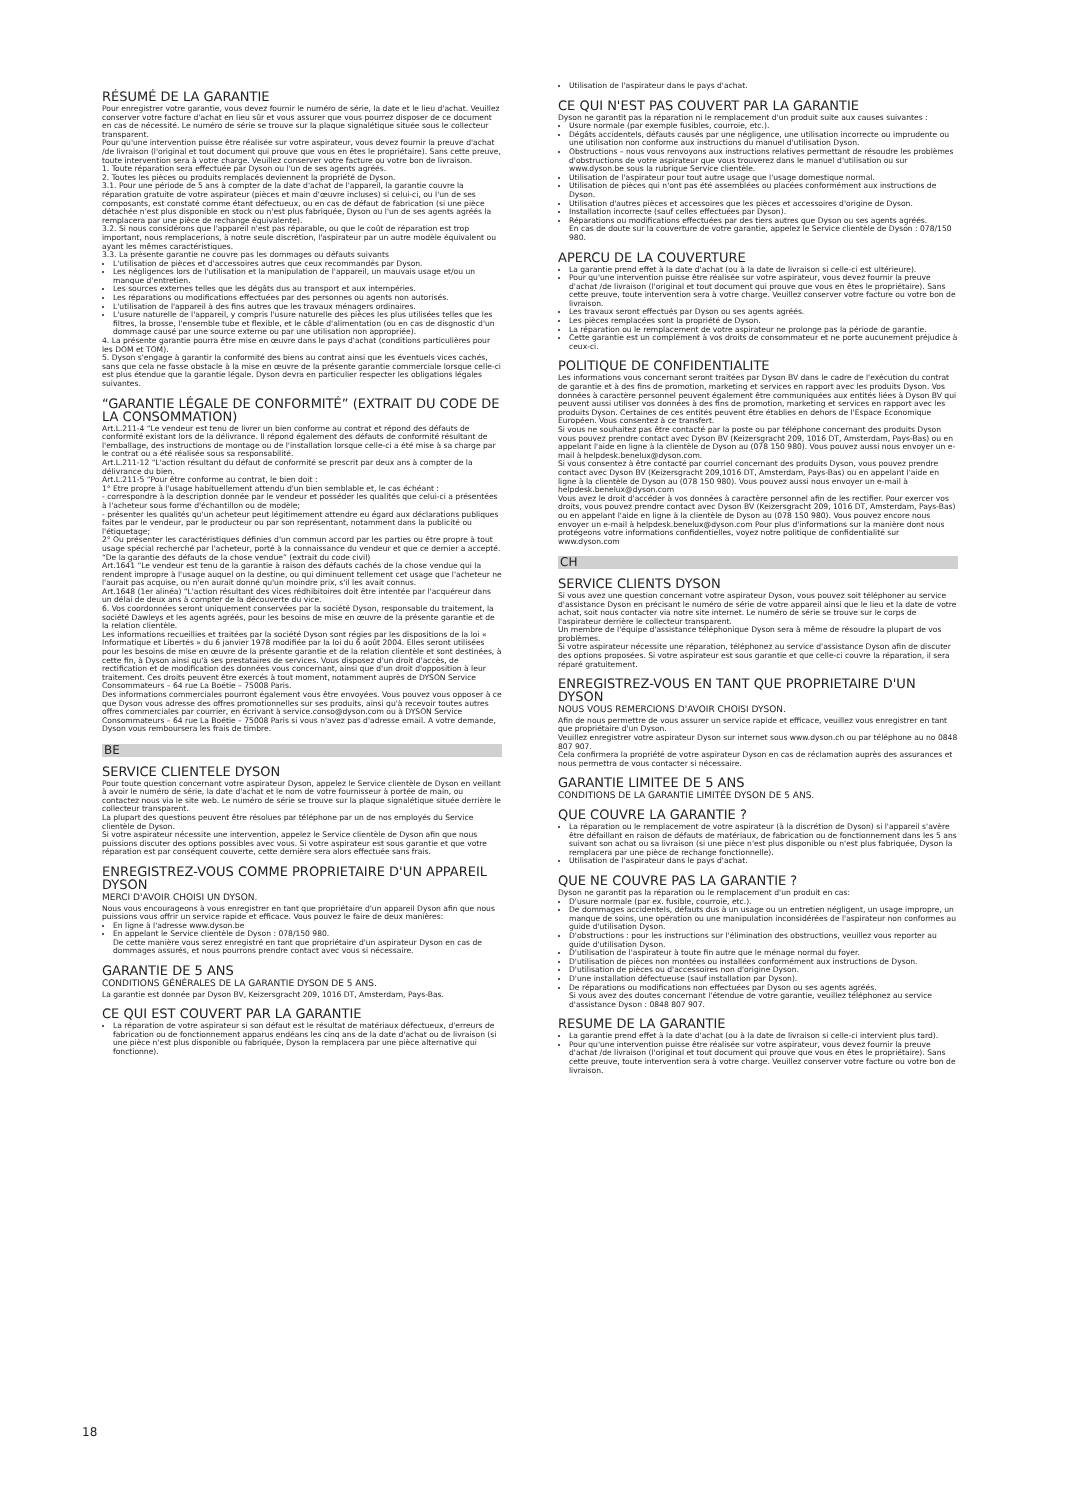RÉSUMÉ DE LA GARANTIE
Pour enregistrer votre garantie, vous devez fournir le numéro de série, la date et le lieu d'achat. Veuillez conserver votre facture d'achat en lieu sûr et vous assurer que vous pourrez disposer de ce document en cas de nécessité. Le numéro de série se trouve sur la plaque signalétique située sous le collecteur transparent.
Pour qu'une intervention puisse être réalisée sur votre aspirateur, vous devez fournir la preuve d'achat /de livraison (l'original et tout document qui prouve que vous en êtes le propriétaire). Sans cette preuve, toute intervention sera à votre charge. Veuillez conserver votre facture ou votre bon de livraison.
1. Toute réparation sera effectuée par Dyson ou l'un de ses agents agréés.
2. Toutes les pièces ou produits remplacés deviennent la propriété de Dyson.
3.1. Pour une période de 5 ans à compter de la date d'achat de l'appareil, la garantie couvre la réparation gratuite de votre aspirateur (pièces et main d'œuvre incluses) si celui-ci, ou l'un de ses composants, est constaté comme étant défectueux, ou en cas de défaut de fabrication (si une pièce détachée n'est plus disponible en stock ou n'est plus fabriquée, Dyson ou l'un de ses agents agréés la remplacera par une pièce de rechange équivalente).
3.2. Si nous considérons que l'appareil n'est pas réparable, ou que le coût de réparation est trop important, nous remplacerions, à notre seule discrétion, l'aspirateur par un autre modèle équivalent ou ayant les mêmes caractéristiques.
3.3. La présente garantie ne couvre pas les dommages ou défauts suivants
L'utilisation de pièces et d'accessoires autres que ceux recommandés par Dyson.
Les négligences lors de l'utilisation et la manipulation de l'appareil, un mauvais usage et/ou un manque d'entretien.
Les sources externes telles que les dégâts dus au transport et aux intempéries.
Les réparations ou modifications effectuées par des personnes ou agents non autorisés.
L'utilisation de l'appareil à des fins autres que les travaux ménagers ordinaires.
L'usure naturelle de l'appareil, y compris l'usure naturelle des pièces les plus utilisées telles que les filtres, la brosse, l'ensemble tube et flexible, et le câble d'alimentation (ou en cas de disgnostic d'un dommage causé par une source externe ou par une utilisation non appropriée).
4. La présente garantie pourra être mise en œuvre dans le pays d'achat (conditions particulières pour les DOM et TOM).
5. Dyson s'engage à garantir la conformité des biens au contrat ainsi que les éventuels vices cachés, sans que cela ne fasse obstacle à la mise en œuvre de la présente garantie commerciale lorsque celle-ci est plus étendue que la garantie légale. Dyson devra en particulier respecter les obligations légales suivantes.
“GARANTIE LÉGALE DE CONFORMITÉ” (EXTRAIT DU CODE DE LA CONSOMMATION)
Art.L.211-4 “Le vendeur est tenu de livrer un bien conforme au contrat et répond des défauts de conformité existant lors de la délivrance. Il répond également des défauts de conformité résultant de l'emballage, des instructions de montage ou de l'installation lorsque celle-ci a été mise à sa charge par le contrat ou a été réalisée sous sa responsabilité.
Art.L.211-12 “L'action résultant du défaut de conformité se prescrit par deux ans à compter de la délivrance du bien.
Art.L.211-5 “Pour être conforme au contrat, le bien doit :
1° Etre propre à l'usage habituellement attendu d'un bien semblable et, le cas échéant :
- correspondre à la description donnée par le vendeur et posséder les qualités que celui-ci a présentées à l'acheteur sous forme d'échantillon ou de modèle;
- présenter les qualités qu'un acheteur peut légitimement attendre eu égard aux déclarations publiques faites par le vendeur, par le producteur ou par son représentant, notamment dans la publicité ou l'étiquetage;
2° Ou présenter les caractéristiques définies d'un commun accord par les parties ou être propre à tout usage spécial recherché par l'acheteur, porté à la connaissance du vendeur et que ce dernier a accepté.
“De la garantie des défauts de la chose vendue” (extrait du code civil)
Art.1641 “Le vendeur est tenu de la garantie à raison des défauts cachés de la chose vendue qui la rendent impropre à l'usage auquel on la destine, ou qui diminuent tellement cet usage que l'acheteur ne l'aurait pas acquise, ou n'en aurait donné qu'un moindre prix, s'il les avait connus.
Art.1648 (1er alinéa) “L'action résultant des vices rédhibitoires doit être intentée par l'acquéreur dans un délai de deux ans à compter de la découverte du vice.
6. Vos coordonnées seront uniquement conservées par la société Dyson, responsable du traitement, la société Dawleys et les agents agréés, pour les besoins de mise en œuvre de la présente garantie et de la relation clientèle.
Les informations recueillies et traitées par la société Dyson sont régies par les dispositions de la loi « Informatique et Libertés » du 6 janvier 1978 modifiée par la loi du 6 août 2004. Elles seront utilisées pour les besoins de mise en œuvre de la présente garantie et de la relation clientèle et sont destinées, à cette fin, à Dyson ainsi qu'à ses prestataires de services. Vous disposez d'un droit d'accès, de rectification et de modification des données vous concernant, ainsi que d'un droit d'opposition à leur traitement. Ces droits peuvent être exercés à tout moment, notamment auprès de DYSON Service Consommateurs – 64 rue La Boétie – 75008 Paris.
Des informations commerciales pourront également vous être envoyées. Vous pouvez vous opposer à ce que Dyson vous adresse des offres promotionnelles sur ses produits, ainsi qu'à recevoir toutes autres offres commerciales par courrier, en écrivant à service.conso@dyson.com ou à DYSON Service Consommateurs – 64 rue La Boétie – 75008 Paris si vous n'avez pas d'adresse email. A votre demande, Dyson vous remboursera les frais de timbre.
BE
SERVICE CLIENTELE DYSON
Pour toute question concernant votre aspirateur Dyson, appelez le Service clientèle de Dyson en veillant à avoir le numéro de série, la date d'achat et le nom de votre fournisseur à portée de main, ou contactez nous via le site web. Le numéro de série se trouve sur la plaque signalétique située derrière le collecteur transparent.
La plupart des questions peuvent être résolues par téléphone par un de nos employés du Service clientèle de Dyson.
Si votre aspirateur nécessite une intervention, appelez le Service clientèle de Dyson afin que nous puissions discuter des options possibles avec vous. Si votre aspirateur est sous garantie et que votre réparation est par conséquent couverte, cette dernière sera alors effectuée sans frais.
ENREGISTREZ-VOUS COMME PROPRIETAIRE D'UN APPAREIL DYSON
MERCI D'AVOIR CHOISI UN DYSON.
Nous vous encourageons à vous enregistrer en tant que propriétaire d'un appareil Dyson afin que nous puissions vous offrir un service rapide et efficace. Vous pouvez le faire de deux manières:
En ligne à l'adresse www.dyson.be
En appelant le Service clientèle de Dyson : 078/150 980.
De cette manière vous serez enregistré en tant que propriétaire d'un aspirateur Dyson en cas de dommages assurés, et nous pourrons prendre contact avec vous si nécessaire.
GARANTIE DE 5 ANS
CONDITIONS GÉNÉRALES DE LA GARANTIE DYSON DE 5 ANS.
La garantie est donnée par Dyson BV, Keizersgracht 209, 1016 DT, Amsterdam, Pays-Bas.
CE QUI EST COUVERT PAR LA GARANTIE
La réparation de votre aspirateur si son défaut est le résultat de matériaux défectueux, d'erreurs de fabrication ou de fonctionnement apparus endéans les cinq ans de la date d'achat ou de livraison (si une pièce n'est plus disponible ou fabriquée, Dyson la remplacera par une pièce alternative qui fonctionne).
Utilisation de l'aspirateur dans le pays d'achat.
CE QUI N'EST PAS COUVERT PAR LA GARANTIE
Dyson ne garantit pas la réparation ni le remplacement d'un produit suite aux causes suivantes :
Usure normale (par exemple fusibles, courroie, etc.).
Dégâts accidentels, défauts causés par une négligence, une utilisation incorrecte ou imprudente ou une utilisation non conforme aux instructions du manuel d'utilisation Dyson.
Obstructions – nous vous renvoyons aux instructions relatives permettant de résoudre les problèmes d'obstructions de votre aspirateur que vous trouverez dans le manuel d'utilisation ou sur www.dyson.be sous la rubrique Service clientèle.
Utilisation de l'aspirateur pour tout autre usage que l'usage domestique normal.
Utilisation de pièces qui n'ont pas été assemblées ou placées conformément aux instructions de Dyson.
Utilisation d'autres pièces et accessoires que les pièces et accessoires d'origine de Dyson.
Installation incorrecte (sauf celles effectuées par Dyson).
Réparations ou modifications effectuées par des tiers autres que Dyson ou ses agents agréés.
En cas de doute sur la couverture de votre garantie, appelez le Service clientèle de Dyson : 078/150 980.
APERCU DE LA COUVERTURE
La garantie prend effet à la date d'achat (ou à la date de livraison si celle-ci est ultérieure).
Pour qu'une intervention puisse être réalisée sur votre aspirateur, vous devez fournir la preuve d'achat /de livraison (l'original et tout document qui prouve que vous en êtes le propriétaire). Sans cette preuve, toute intervention sera à votre charge. Veuillez conserver votre facture ou votre bon de livraison.
Les travaux seront effectués par Dyson ou ses agents agréés.
Les pièces remplacées sont la propriété de Dyson.
La réparation ou le remplacement de votre aspirateur ne prolonge pas la période de garantie.
Cette garantie est un complément à vos droits de consommateur et ne porte aucunement préjudice à ceux-ci.
POLITIQUE DE CONFIDENTIALITE
Les informations vous concernant seront traitées par Dyson BV dans le cadre de l'exécution du contrat de garantie et à des fins de promotion, marketing et services en rapport avec les produits Dyson. Vos données à caractère personnel peuvent également être communiquées aux entités liées à Dyson BV qui peuvent aussi utiliser vos données à des fins de promotion, marketing et services en rapport avec les produits Dyson. Certaines de ces entités peuvent être établies en dehors de l'Espace Economique Européen. Vous consentez à ce transfert.
Si vous ne souhaitez pas être contacté par la poste ou par téléphone concernant des produits Dyson vous pouvez prendre contact avec Dyson BV (Keizersgracht 209, 1016 DT, Amsterdam, Pays-Bas) ou en appelant l'aide en ligne à la clientèle de Dyson au (078 150 980). Vous pouvez aussi nous envoyer un e-mail à helpdesk.benelux@dyson.com.
Si vous consentez à être contacté par courriel concernant des produits Dyson, vous pouvez prendre contact avec Dyson BV (Keizersgracht 209,1016 DT, Amsterdam, Pays-Bas) ou en appelant l'aide en ligne à la clientèle de Dyson au (078 150 980). Vous pouvez aussi nous envoyer un e-mail à helpdesk.benelux@dyson.com
Vous avez le droit d'accéder à vos données à caractère personnel afin de les rectifier. Pour exercer vos droits, vous pouvez prendre contact avec Dyson BV (Keizersgracht 209, 1016 DT, Amsterdam, Pays-Bas) ou en appelant l'aide en ligne à la clientèle de Dyson au (078 150 980). Vous pouvez encore nous envoyer un e-mail à helpdesk.benelux@dyson.com Pour plus d'informations sur la manière dont nous protégeons votre informations confidentielles, voyez notre politique de confidentialité sur www.dyson.com
CH
SERVICE CLIENTS DYSON
Si vous avez une question concernant votre aspirateur Dyson, vous pouvez soit téléphoner au service d'assistance Dyson en précisant le numéro de série de votre appareil ainsi que le lieu et la date de votre achat, soit nous contacter via notre site internet. Le numéro de série se trouve sur le corps de l'aspirateur derrière le collecteur transparent.
Un membre de l'équipe d'assistance téléphonique Dyson sera à même de résoudre la plupart de vos problèmes.
Si votre aspirateur nécessite une réparation, téléphonez au service d'assistance Dyson afin de discuter des options proposées. Si votre aspirateur est sous garantie et que celle-ci couvre la réparation, il sera réparé gratuitement.
ENREGISTREZ-VOUS EN TANT QUE PROPRIETAIRE D'UN DYSON
NOUS VOUS REMERCIONS D'AVOIR CHOISI DYSON.
Afin de nous permettre de vous assurer un service rapide et efficace, veuillez vous enregistrer en tant que propriétaire d'un Dyson.
Veuillez enregistrer votre aspirateur Dyson sur internet sous www.dyson.ch ou par téléphone au no 0848 807 907.
Cela confirmera la propriété de votre aspirateur Dyson en cas de réclamation auprès des assurances et nous permettra de vous contacter si nécessaire.
GARANTIE LIMITEE DE 5 ANS
CONDITIONS DE LA GARANTIE LIMITÉE DYSON DE 5 ANS.
QUE COUVRE LA GARANTIE ?
La réparation ou le remplacement de votre aspirateur (à la discrétion de Dyson) si l'appareil s'avère être défaillant en raison de défauts de matériaux, de fabrication ou de fonctionnement dans les 5 ans suivant son achat ou sa livraison (si une pièce n'est plus disponible ou n'est plus fabriquée, Dyson la remplacera par une pièce de rechange fonctionnelle).
Utilisation de l'aspirateur dans le pays d'achat.
QUE NE COUVRE PAS LA GARANTIE ?
Dyson ne garantit pas la réparation ou le remplacement d'un produit en cas:
D'usure normale (par ex. fusible, courroie, etc.).
De dommages accidentels, défauts dus à un usage ou un entretien négligent, un usage impropre, un manque de soins, une opération ou une manipulation inconsidérées de l'aspirateur non conformes au guide d'utilisation Dyson.
D'obstructions : pour les instructions sur l'élimination des obstructions, veuillez vous reporter au guide d'utilisation Dyson.
D'utilisation de l'aspirateur à toute fin autre que le ménage normal du foyer.
D'utilisation de pièces non montées ou installées conformément aux instructions de Dyson.
D'utilisation de pièces ou d'accessoires non d'origine Dyson.
D'une installation défectueuse (sauf installation par Dyson).
De réparations ou modifications non effectuées par Dyson ou ses agents agréés.
Si vous avez des doutes concernant l'étendue de votre garantie, veuillez téléphonez au service d'assistance Dyson : 0848 807 907.
RESUME DE LA GARANTIE
La garantie prend effet à la date d'achat (ou à la date de livraison si celle-ci intervient plus tard).
Pour qu'une intervention puisse être réalisée sur votre aspirateur, vous devez fournir la preuve d'achat /de livraison (l'original et tout document qui prouve que vous en êtes le propriétaire). Sans cette preuve, toute intervention sera à votre charge. Veuillez conserver votre facture ou votre bon de livraison.
18